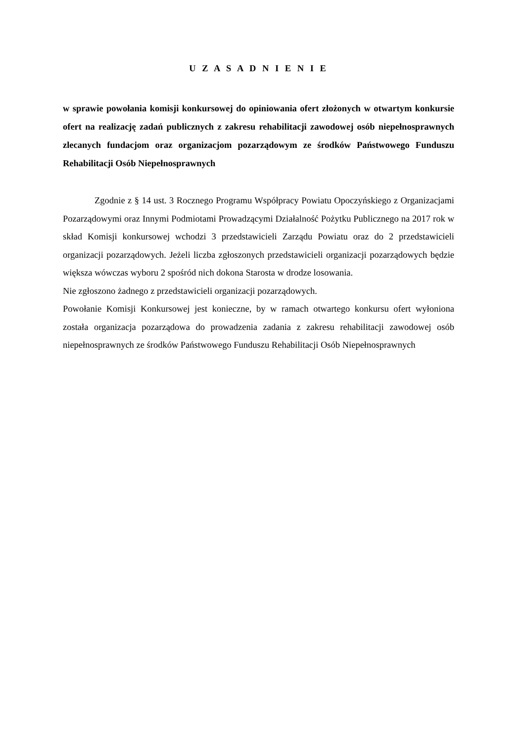U Z A S A D N I E N I E
w sprawie powołania komisji konkursowej do opiniowania ofert złożonych w otwartym konkursie ofert na realizację zadań publicznych z zakresu rehabilitacji zawodowej osób niepełnosprawnych zlecanych fundacjom oraz organizacjom pozarządowym ze środków Państwowego Funduszu Rehabilitacji Osób Niepełnosprawnych
Zgodnie z § 14 ust. 3 Rocznego Programu Współpracy Powiatu Opoczyńskiego z Organizacjami Pozarządowymi oraz Innymi Podmiotami Prowadzącymi Działalność Pożytku Publicznego na 2017 rok w skład Komisji konkursowej wchodzi 3 przedstawicieli Zarządu Powiatu oraz do 2 przedstawicieli organizacji pozarządowych. Jeżeli liczba zgłoszonych przedstawicieli organizacji pozarządowych będzie większa wówczas wyboru 2 spośród nich dokona Starosta w drodze losowania.
Nie zgłoszono żadnego z przedstawicieli organizacji pozarządowych.
Powołanie Komisji Konkursowej jest konieczne, by w ramach otwartego konkursu ofert wyłoniona została organizacja pozarządowa do prowadzenia zadania z zakresu rehabilitacji zawodowej osób niepełnosprawnych ze środków Państwowego Funduszu Rehabilitacji Osób Niepełnosprawnych